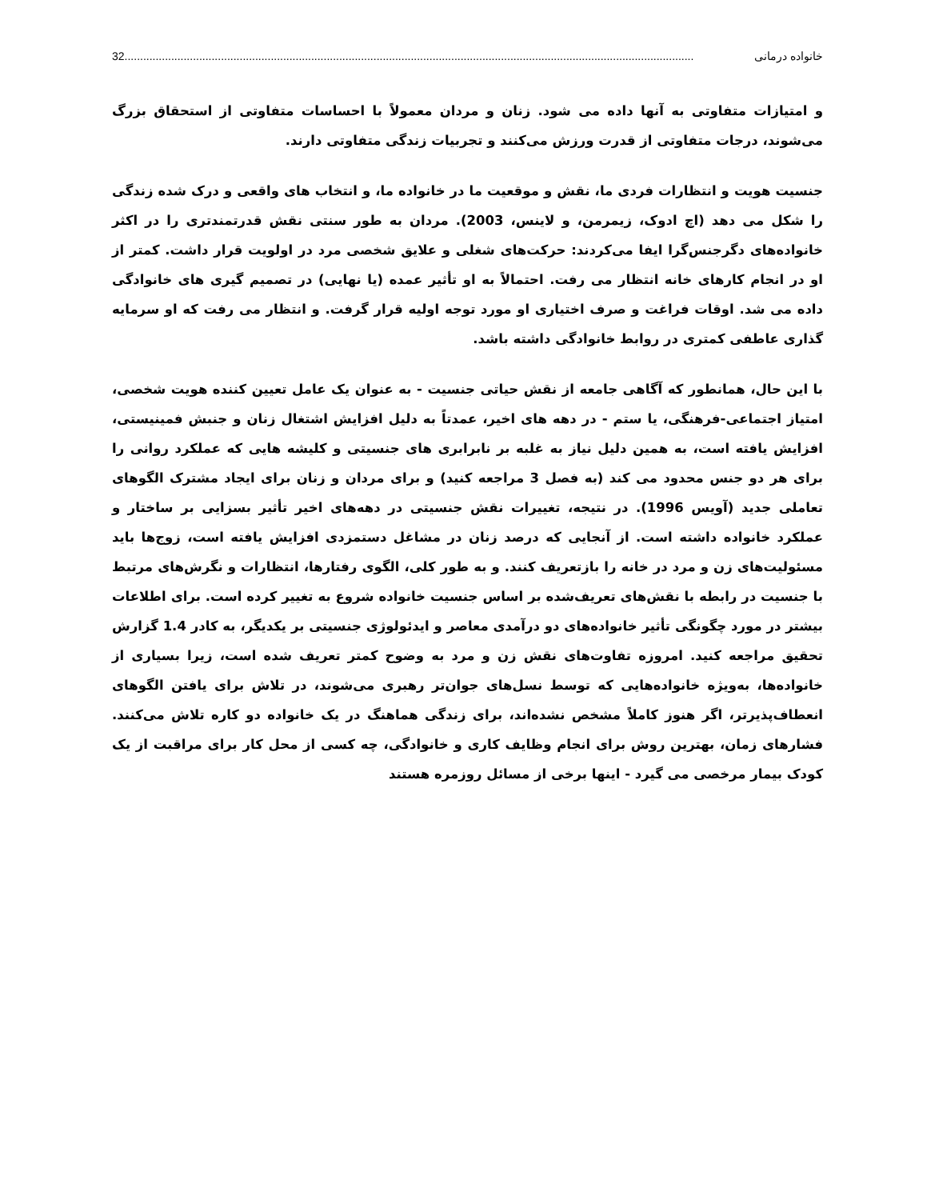خانواده درمانی 32.......................................................................................................................................................................................
و امتیازات متفاوتی به آنها داده می شود. زنان و مردان معمولاً با احساسات متفاوتی از استحقاق بزرگ می‌شوند، درجات متفاوتی از قدرت ورزش می‌کنند و تجربیات زندگی متفاوتی دارند.
جنسیت هویت و انتظارات فردی ما، نقش و موقعیت ما در خانواده ما، و انتخاب های واقعی و درک شده زندگی را شکل می دهد (اچ ادوک، زیمرمن، و لاینس، 2003). مردان به طور سنتی نقش قدرتمندتری را در اکثر خانواده‌های دگرجنس‌گرا ایفا می‌کردند: حرکت‌های شغلی و علایق شخصی مرد در اولویت قرار داشت. کمتر از او در انجام کارهای خانه انتظار می رفت. احتمالاً به او تأثیر عمده (یا نهایی) در تصمیم گیری های خانوادگی داده می شد. اوقات فراغت و صرف اختیاری او مورد توجه اولیه قرار گرفت. و انتظار می رفت که او سرمایه گذاری عاطفی کمتری در روابط خانوادگی داشته باشد.
با این حال، همانطور که آگاهی جامعه از نقش حیاتی جنسیت - به عنوان یک عامل تعیین کننده هویت شخصی، امتیاز اجتماعی-فرهنگی، یا ستم - در دهه های اخیر، عمدتاً به دلیل افزایش اشتغال زنان و جنبش فمینیستی، افزایش یافته است، به همین دلیل نیاز به غلبه بر نابرابری های جنسیتی و کلیشه هایی که عملکرد روانی را برای هر دو جنس محدود می کند (به فصل 3 مراجعه کنید) و برای مردان و زنان برای ایجاد مشترک الگوهای تعاملی جدید (آویس 1996). در نتیجه، تغییرات نقش جنسیتی در دهه‌های اخیر تأثیر بسزایی بر ساختار و عملکرد خانواده داشته است. از آنجایی که درصد زنان در مشاغل دستمزدی افزایش یافته است، زوج‌ها باید مسئولیت‌های زن و مرد در خانه را بازتعریف کنند. و به طور کلی، الگوی رفتارها، انتظارات و نگرش‌های مرتبط با جنسیت در رابطه با نقش‌های تعریف‌شده بر اساس جنسیت خانواده شروع به تغییر کرده است. برای اطلاعات بیشتر در مورد چگونگی تأثیر خانواده‌های دو درآمدی معاصر و ایدئولوژی جنسیتی بر یکدیگر، به کادر 1.4 گزارش تحقیق مراجعه کنید. امروزه تفاوت‌های نقش زن و مرد به وضوح کمتر تعریف شده است، زیرا بسیاری از خانواده‌ها، به‌ویژه خانواده‌هایی که توسط نسل‌های جوان‌تر رهبری می‌شوند، در تلاش برای یافتن الگوهای انعطاف‌پذیرتر، اگر هنوز کاملاً مشخص نشده‌اند، برای زندگی هماهنگ در یک خانواده دو کاره تلاش می‌کنند. فشارهای زمان، بهترین روش برای انجام وظایف کاری و خانوادگی، چه کسی از محل کار برای مراقبت از یک کودک بیمار مرخصی می گیرد - اینها برخی از مسائل روزمره هستند